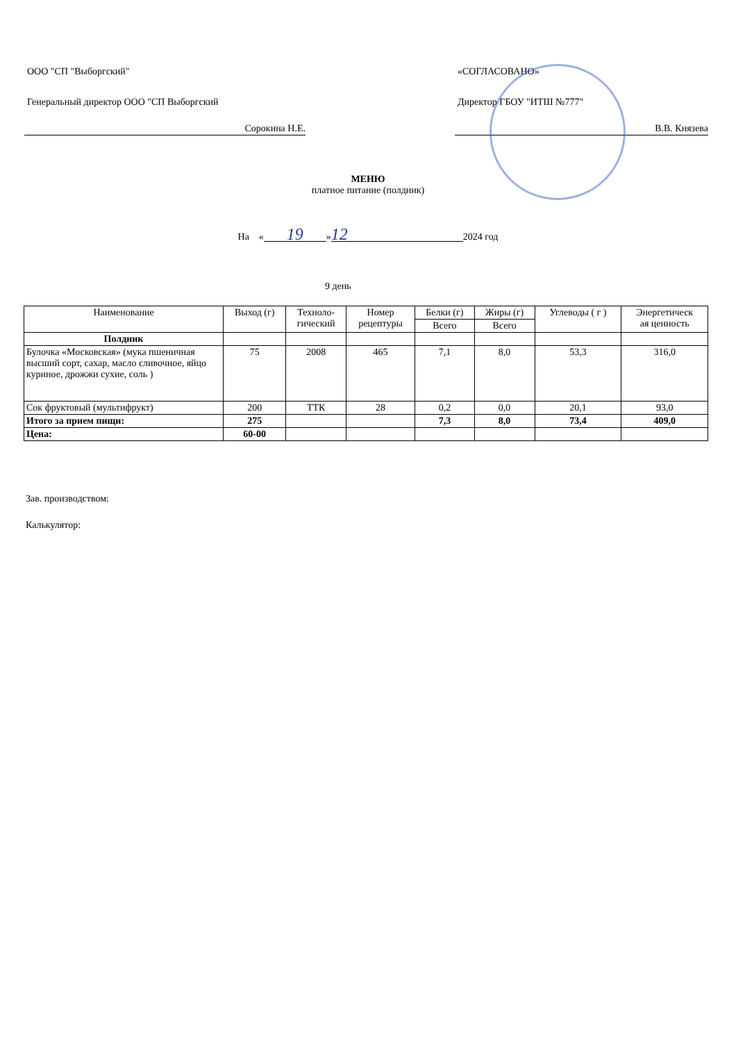ООО "СП "Выборгский"
Генеральный директор ООО "СП Выборгский
Сорокина Н.Е.
«СОГЛАСОВАНО»
Директор ГБОУ "ИТШ №777"
В.В. Князева
МЕНЮ
платное питание (полдник)
На « 19 » 12 2024 год
9 день
| Наименование | Выход (г) | Техноло- гический | Номер рецептуры | Белки (г) | Жиры (г) | Углеводы ( г ) | Энергетическ ая ценность |
| --- | --- | --- | --- | --- | --- | --- | --- |
| | | | | Всего | Всего | | |
| Полдник | | | | | | | |
| Булочка «Московская» (мука пшеничная высший сорт, сахар, масло сливочное, яйцо куриное, дрожжи сухие, соль ) | 75 | 2008 | 465 | 7,1 | 8,0 | 53,3 | 316,0 |
| Сок фруктовый (мультифрукт) | 200 | ТТК | 28 | 0,2 | 0,0 | 20,1 | 93,0 |
| Итого за прием пищи: | 275 | | | 7,3 | 8,0 | 73,4 | 409,0 |
| Цена: | 60-00 | | | | | | |
Зав. производством:
Калькулятор: